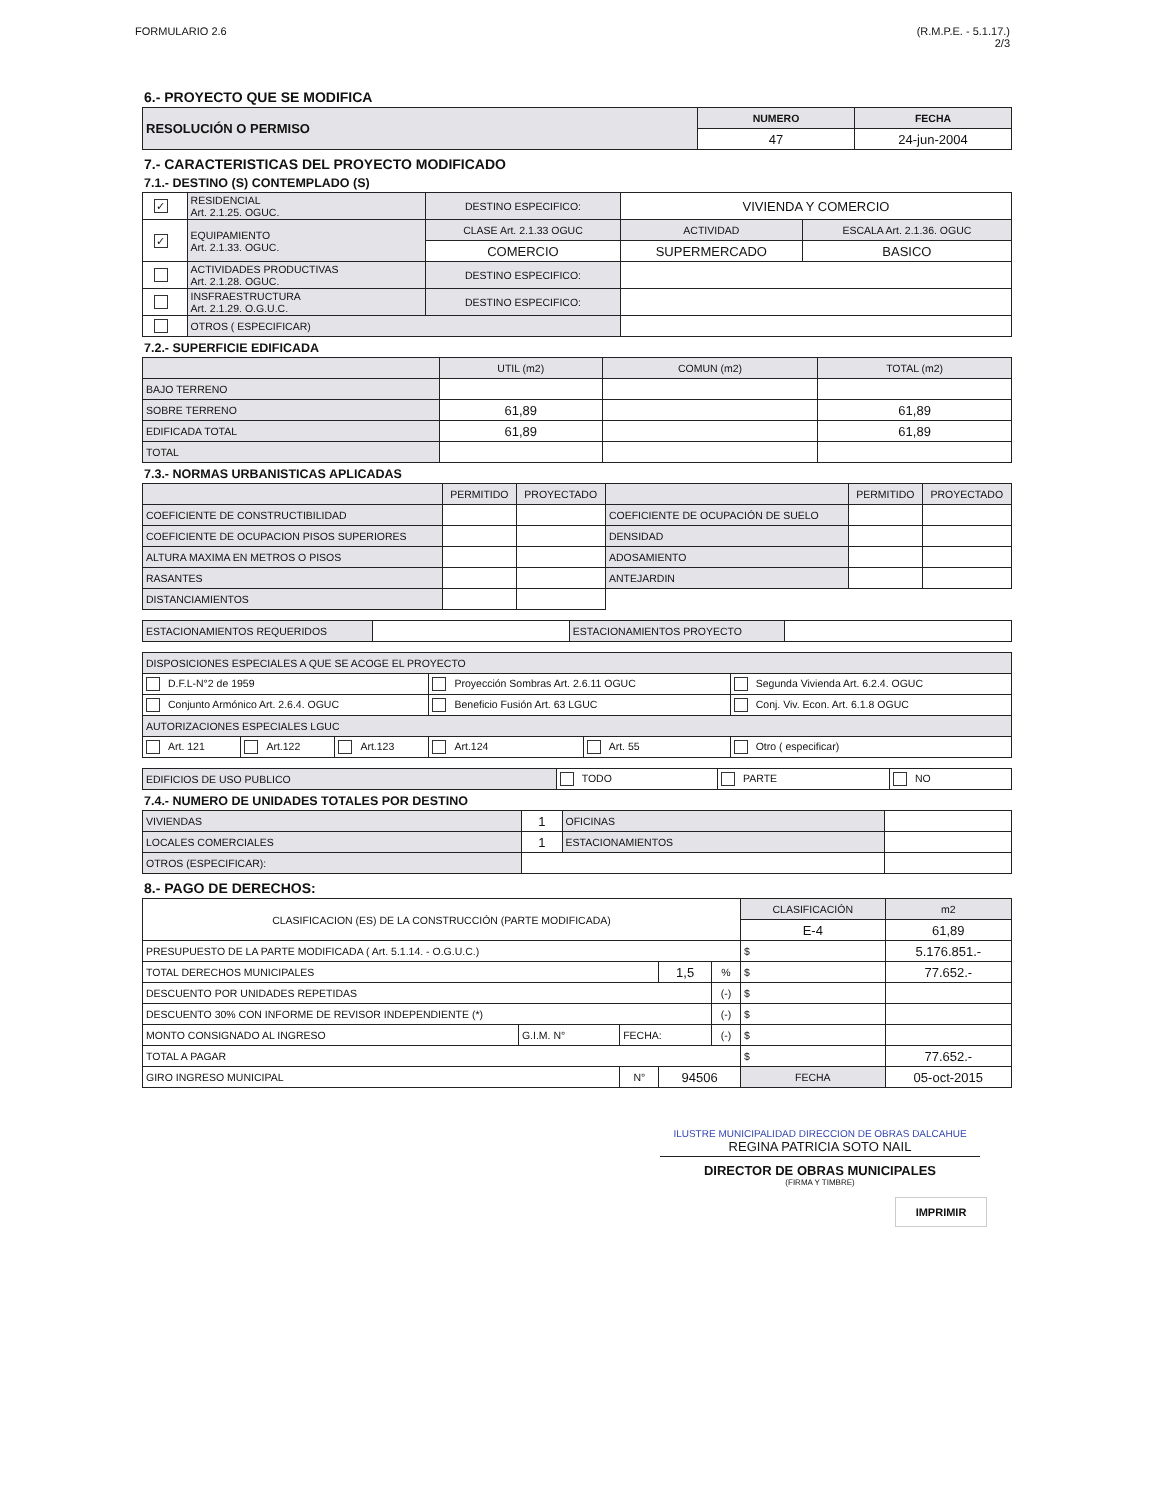FORMULARIO 2.6 (R.M.P.E. - 5.1.17.)
2/3
6.- PROYECTO QUE SE MODIFICA
| RESOLUCIÓN O PERMISO | NUMERO | FECHA |
| | 47 | 24-jun-2004 |
7.- CARACTERISTICAS DEL PROYECTO MODIFICADO
7.1.- DESTINO (S) CONTEMPLADO (S)
| ✓ | RESIDENCIAL Art. 2.1.25. OGUC. | DESTINO ESPECIFICO: | VIVIENDA Y COMERCIO | |
| ✓ | EQUIPAMIENTO Art. 2.1.33. OGUC. | CLASE Art. 2.1.33 OGUC | ACTIVIDAD | ESCALA Art. 2.1.36. OGUC |
| | | COMERCIO | SUPERMERCADO | BASICO |
| | ACTIVIDADES PRODUCTIVAS Art. 2.1.28. OGUC. | DESTINO ESPECIFICO: | | |
| | INSFRAESTRUCTURA Art. 2.1.29. O.G.U.C. | DESTINO ESPECIFICO: | | |
| | OTROS ( ESPECIFICAR) | | | |
7.2.- SUPERFICIE EDIFICADA
| | UTIL (m2) | COMUN (m2) | TOTAL (m2) |
| BAJO TERRENO | | | |
| SOBRE TERRENO | 61,89 | | 61,89 |
| EDIFICADA TOTAL | 61,89 | | 61,89 |
| TOTAL | | | |
7.3.- NORMAS URBANISTICAS APLICADAS
| | PERMITIDO | PROYECTADO | | PERMITIDO | PROYECTADO |
| COEFICIENTE DE CONSTRUCTIBILIDAD | | | COEFICIENTE DE OCUPACIÓN DE SUELO | | |
| COEFICIENTE DE OCUPACION PISOS SUPERIORES | | | DENSIDAD | | |
| ALTURA MAXIMA EN METROS O PISOS | | | ADOSAMIENTO | | |
| RASANTES | | | ANTEJARDIN | | |
| DISTANCIAMIENTOS | | | | | |
| ESTACIONAMIENTOS REQUERIDOS | | ESTACIONAMIENTOS PROYECTO | |
| DISPOSICIONES ESPECIALES A QUE SE ACOGE EL PROYECTO | | | | | |
| D.F.L-N°2 de 1959 | | | Proyección Sombras Art. 2.6.11 OGUC | | Segunda Vivienda Art. 6.2.4. OGUC |
| Conjunto Armónico Art. 2.6.4. OGUC | | | Beneficio Fusión Art. 63 LGUC | | Conj. Viv. Econ. Art. 6.1.8 OGUC |
| AUTORIZACIONES ESPECIALES LGUC | | | | | |
| Art. 121 | Art.122 | Art.123 | Art.124 | Art. 55 | Otro ( especificar) |
| EDIFICIOS DE USO PUBLICO | TODO | PARTE | NO |
7.4.- NUMERO DE UNIDADES TOTALES POR DESTINO
| VIVIENDAS | 1 | OFICINAS | |
| LOCALES COMERCIALES | 1 | ESTACIONAMIENTOS | |
| OTROS (ESPECIFICAR): | | | |
8.- PAGO DE DERECHOS:
| CLASIFICACION (ES) DE LA CONSTRUCCIÓN (PARTE MODIFICADA) | | | | | CLASIFICACIÓN | m2 |
| | | | | | E-4 | 61,89 |
| PRESUPUESTO DE LA PARTE MODIFICADA ( Art. 5.1.14. - O.G.U.C.) | | | | | $ | 5.176.851.- |
| TOTAL DERECHOS MUNICIPALES | | | 1,5 | % | $ | 77.652.- |
| DESCUENTO POR UNIDADES REPETIDAS | | | | (-) | $ | |
| DESCUENTO 30% CON INFORME DE REVISOR INDEPENDIENTE (*) | | | | (-) | $ | |
| MONTO CONSIGNADO AL INGRESO | G.I.M. N° | FECHA: | | (-) | $ | |
| TOTAL A PAGAR | | | | | $ | 77.652.- |
| GIRO INGRESO MUNICIPAL | | N° | 94506 | | FECHA | 05-oct-2015 |
ILUSTRE MUNICIPALIDAD DIRECCION DE OBRAS DALCAHUE
REGINA PATRICIA SOTO NAIL
DIRECTOR DE OBRAS MUNICIPALES
(FIRMA Y TIMBRE)
IMPRIMIR